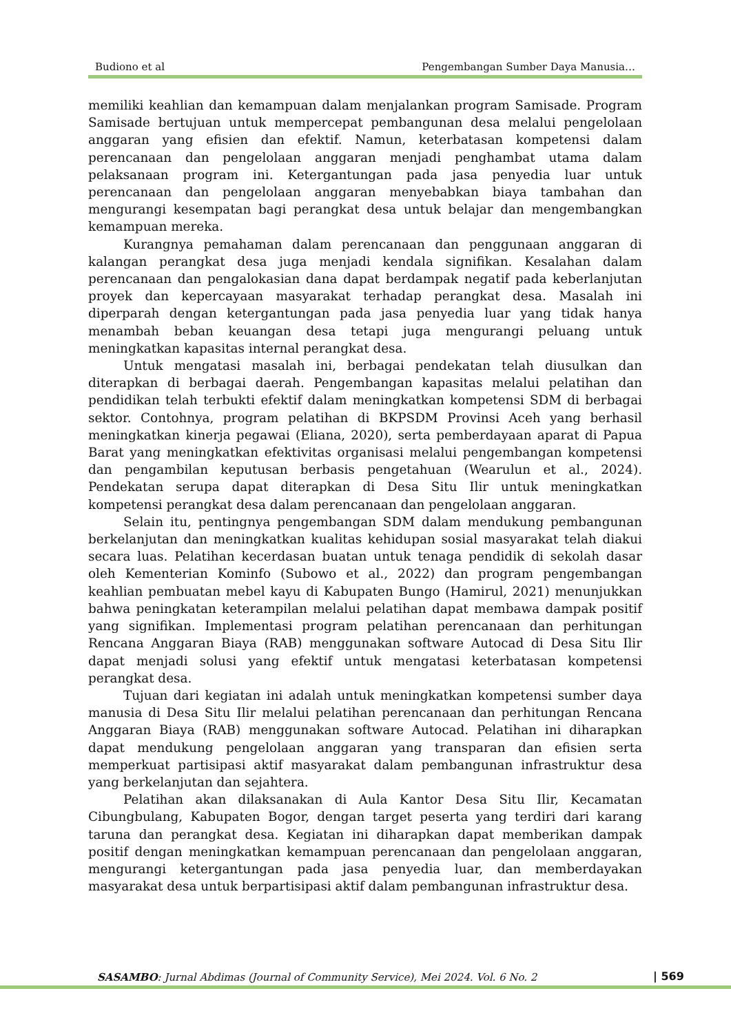Budiono et al Pengembangan Sumber Daya Manusia…
memiliki keahlian dan kemampuan dalam menjalankan program Samisade. Program Samisade bertujuan untuk mempercepat pembangunan desa melalui pengelolaan anggaran yang efisien dan efektif. Namun, keterbatasan kompetensi dalam perencanaan dan pengelolaan anggaran menjadi penghambat utama dalam pelaksanaan program ini. Ketergantungan pada jasa penyedia luar untuk perencanaan dan pengelolaan anggaran menyebabkan biaya tambahan dan mengurangi kesempatan bagi perangkat desa untuk belajar dan mengembangkan kemampuan mereka.
Kurangnya pemahaman dalam perencanaan dan penggunaan anggaran di kalangan perangkat desa juga menjadi kendala signifikan. Kesalahan dalam perencanaan dan pengalokasian dana dapat berdampak negatif pada keberlanjutan proyek dan kepercayaan masyarakat terhadap perangkat desa. Masalah ini diperparah dengan ketergantungan pada jasa penyedia luar yang tidak hanya menambah beban keuangan desa tetapi juga mengurangi peluang untuk meningkatkan kapasitas internal perangkat desa.
Untuk mengatasi masalah ini, berbagai pendekatan telah diusulkan dan diterapkan di berbagai daerah. Pengembangan kapasitas melalui pelatihan dan pendidikan telah terbukti efektif dalam meningkatkan kompetensi SDM di berbagai sektor. Contohnya, program pelatihan di BKPSDM Provinsi Aceh yang berhasil meningkatkan kinerja pegawai (Eliana, 2020), serta pemberdayaan aparat di Papua Barat yang meningkatkan efektivitas organisasi melalui pengembangan kompetensi dan pengambilan keputusan berbasis pengetahuan (Wearulun et al., 2024). Pendekatan serupa dapat diterapkan di Desa Situ Ilir untuk meningkatkan kompetensi perangkat desa dalam perencanaan dan pengelolaan anggaran.
Selain itu, pentingnya pengembangan SDM dalam mendukung pembangunan berkelanjutan dan meningkatkan kualitas kehidupan sosial masyarakat telah diakui secara luas. Pelatihan kecerdasan buatan untuk tenaga pendidik di sekolah dasar oleh Kementerian Kominfo (Subowo et al., 2022) dan program pengembangan keahlian pembuatan mebel kayu di Kabupaten Bungo (Hamirul, 2021) menunjukkan bahwa peningkatan keterampilan melalui pelatihan dapat membawa dampak positif yang signifikan. Implementasi program pelatihan perencanaan dan perhitungan Rencana Anggaran Biaya (RAB) menggunakan software Autocad di Desa Situ Ilir dapat menjadi solusi yang efektif untuk mengatasi keterbatasan kompetensi perangkat desa.
Tujuan dari kegiatan ini adalah untuk meningkatkan kompetensi sumber daya manusia di Desa Situ Ilir melalui pelatihan perencanaan dan perhitungan Rencana Anggaran Biaya (RAB) menggunakan software Autocad. Pelatihan ini diharapkan dapat mendukung pengelolaan anggaran yang transparan dan efisien serta memperkuat partisipasi aktif masyarakat dalam pembangunan infrastruktur desa yang berkelanjutan dan sejahtera.
Pelatihan akan dilaksanakan di Aula Kantor Desa Situ Ilir, Kecamatan Cibungbulang, Kabupaten Bogor, dengan target peserta yang terdiri dari karang taruna dan perangkat desa. Kegiatan ini diharapkan dapat memberikan dampak positif dengan meningkatkan kemampuan perencanaan dan pengelolaan anggaran, mengurangi ketergantungan pada jasa penyedia luar, dan memberdayakan masyarakat desa untuk berpartisipasi aktif dalam pembangunan infrastruktur desa.
SASAMBO: Jurnal Abdimas (Journal of Community Service), Mei 2024. Vol. 6 No. 2 | 569